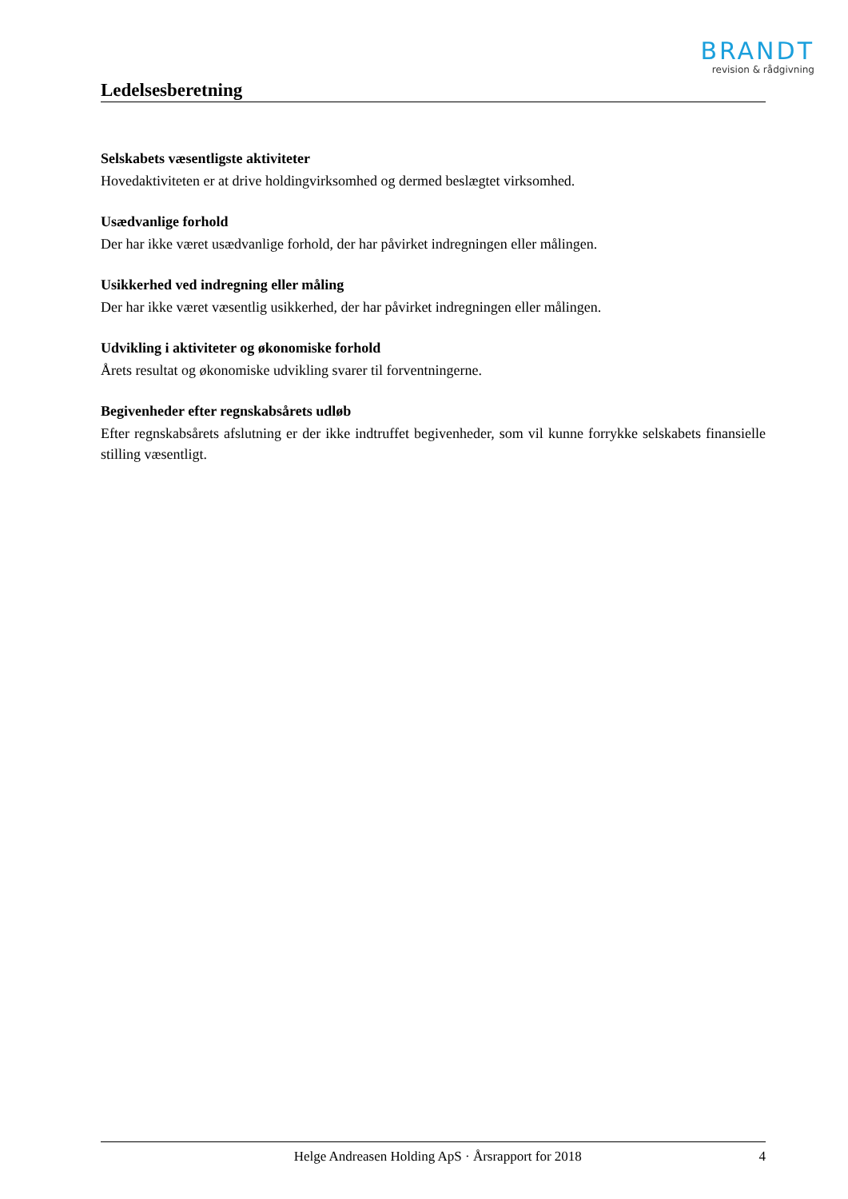BRANDT
revision & rådgivning
Ledelsesberetning
Selskabets væsentligste aktiviteter
Hovedaktiviteten er at drive holdingvirksomhed og dermed beslægtet virksomhed.
Usædvanlige forhold
Der har ikke været usædvanlige forhold, der har påvirket indregningen eller målingen.
Usikkerhed ved indregning eller måling
Der har ikke været væsentlig usikkerhed, der har påvirket indregningen eller målingen.
Udvikling i aktiviteter og økonomiske forhold
Årets resultat og økonomiske udvikling svarer til forventningerne.
Begivenheder efter regnskabsårets udløb
Efter regnskabsårets afslutning er der ikke indtruffet begivenheder, som vil kunne forrykke selskabets finansielle stilling væsentligt.
Helge Andreasen Holding ApS · Årsrapport for 2018 4